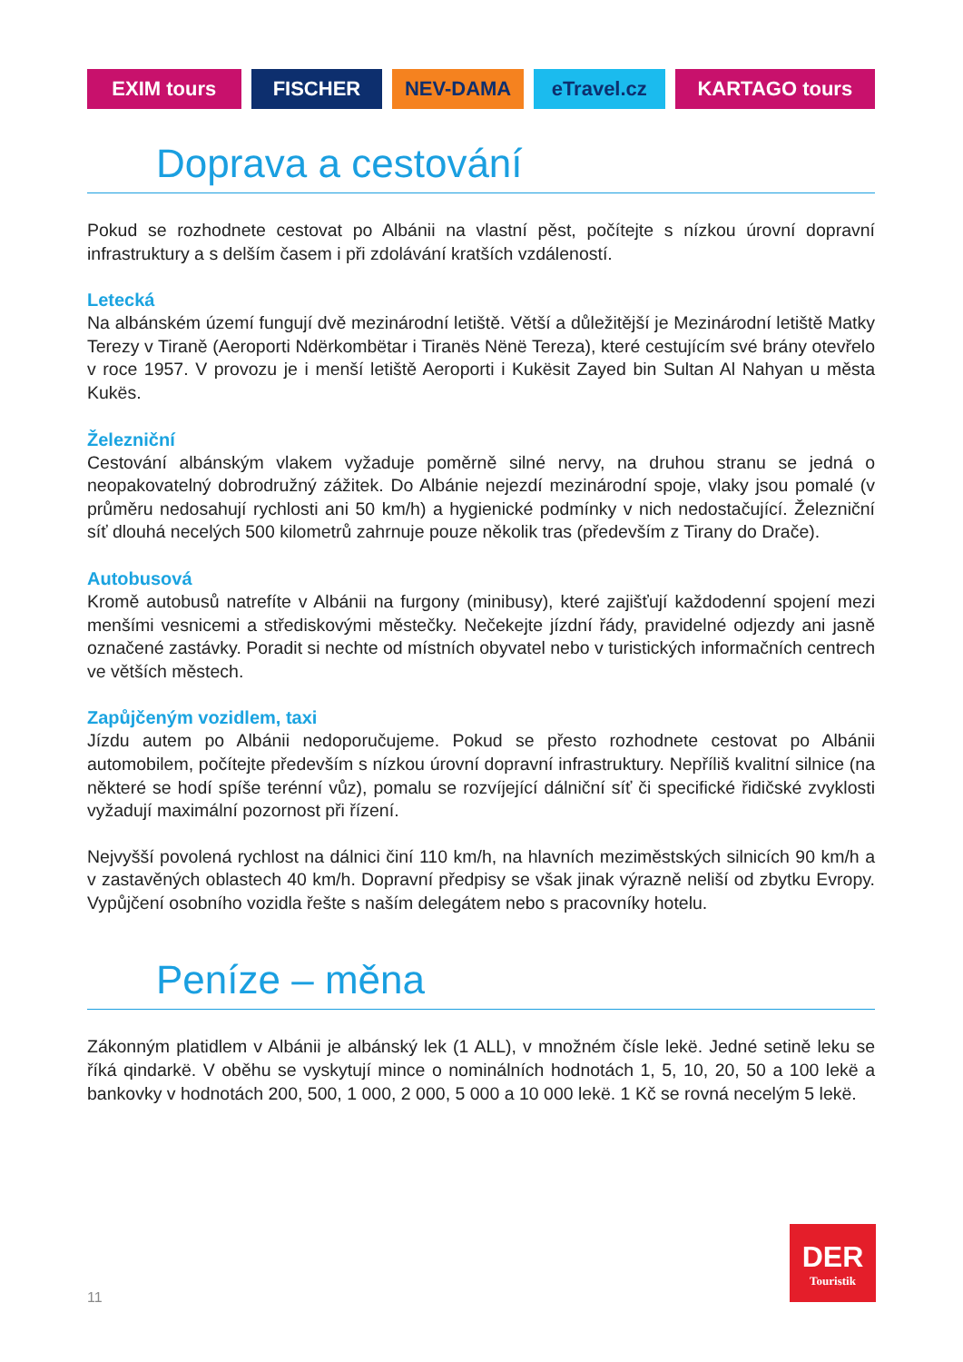EXIM tours FISCHER NEV-DAMA eTravel.cz KARTAGO tours
Doprava a cestování
Pokud se rozhodnete cestovat po Albánii na vlastní pěst, počítejte s nízkou úrovní dopravní infrastruktury a s delším časem i při zdolávání kratších vzdáleností.
Letecká
Na albánském území fungují dvě mezinárodní letiště. Větší a důležitější je Mezinárodní letiště Matky Terezy v Tiraně (Aeroporti Ndërkombëtar i Tiranës Nënë Tereza), které cestujícím své brány otevřelo v roce 1957. V provozu je i menší letiště Aeroporti i Kukësit Zayed bin Sultan Al Nahyan u města Kukës.
Železniční
Cestování albánským vlakem vyžaduje poměrně silné nervy, na druhou stranu se jedná o neopakovatelný dobrodružný zážitek. Do Albánie nejezdí mezinárodní spoje, vlaky jsou pomalé (v průměru nedosahují rychlosti ani 50 km/h) a hygienické podmínky v nich nedostačující. Železniční síť dlouhá necelých 500 kilometrů zahrnuje pouze několik tras (především z Tirany do Drače).
Autobusová
Kromě autobusů natrefíte v Albánii na furgony (minibusy), které zajišťují každodenní spojení mezi menšími vesnicemi a střediskovými městečky. Nečekejte jízdní řády, pravidelné odjezdy ani jasně označené zastávky. Poradit si nechte od místních obyvatel nebo v turistických informačních centrech ve větších městech.
Zapůjčeným vozidlem, taxi
Jízdu autem po Albánii nedoporučujeme. Pokud se přesto rozhodnete cestovat po Albánii automobilem, počítejte především s nízkou úrovní dopravní infrastruktury. Nepříliš kvalitní silnice (na některé se hodí spíše terénní vůz), pomalu se rozvíjející dálniční síť či specifické řidičské zvyklosti vyžadují maximální pozornost při řízení.
Nejvyšší povolená rychlost na dálnici činí 110 km/h, na hlavních meziměstských silnicích 90 km/h a v zastavěných oblastech 40 km/h. Dopravní předpisy se však jinak výrazně neliší od zbytku Evropy. Vypůjčení osobního vozidla řešte s naším delegátem nebo s pracovníky hotelu.
Peníze – měna
Zákonným platidlem v Albánii je albánský lek (1 ALL), v množném čísle lekë. Jedné setině leku se říká qindarkë. V oběhu se vyskytují mince o nominálních hodnotách 1, 5, 10, 20, 50 a 100 lekë a bankovky v hodnotách 200, 500, 1 000, 2 000, 5 000 a 10 000 lekë. 1 Kč se rovná necelým 5 lekë.
11
DER
Touristik